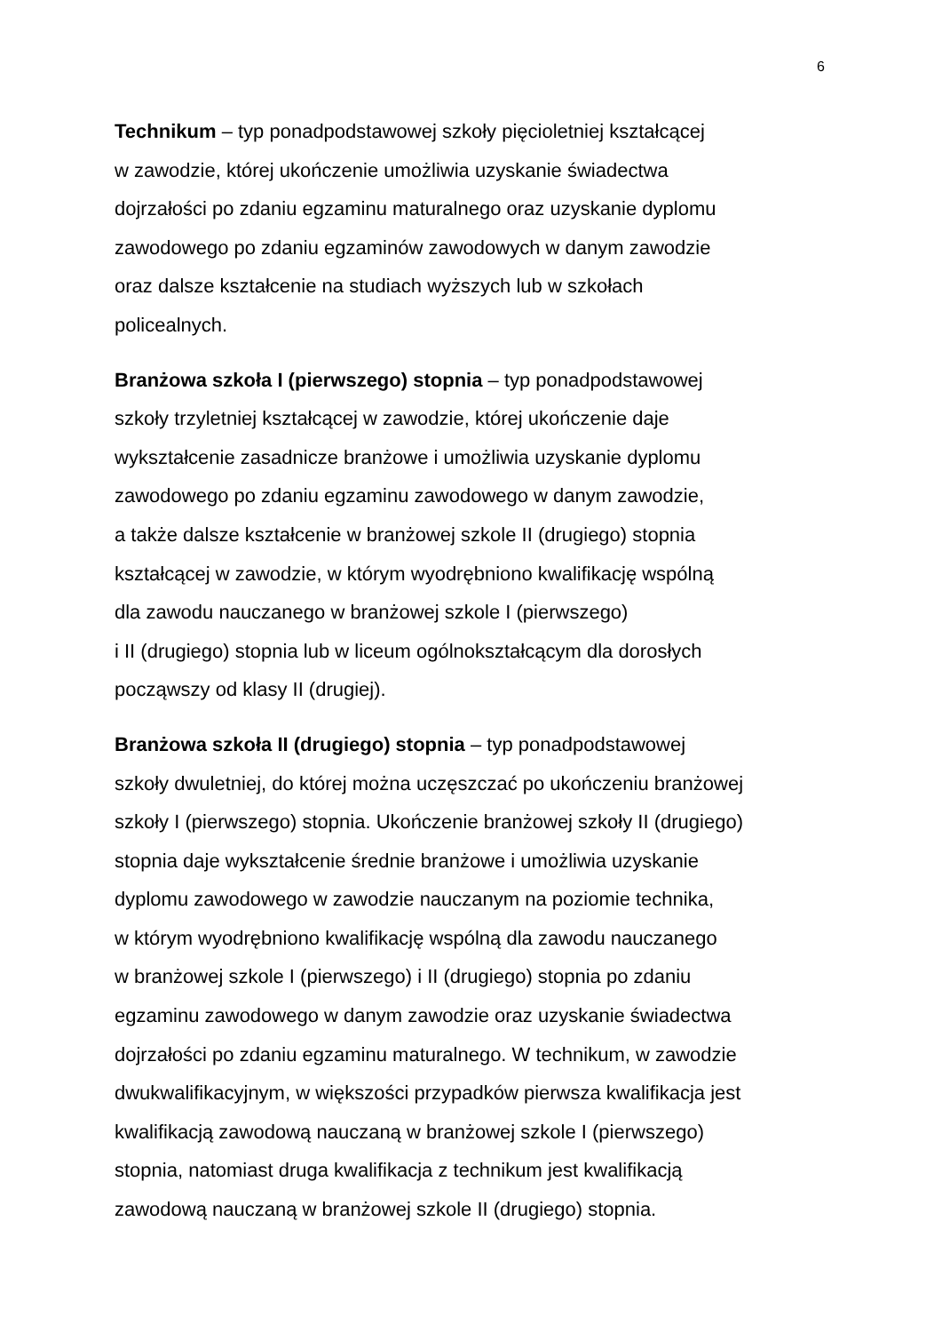6
Technikum – typ ponadpodstawowej szkoły pięcioletniej kształcącej
w zawodzie, której ukończenie umożliwia uzyskanie świadectwa
dojrzałości po zdaniu egzaminu maturalnego oraz uzyskanie dyplomu
zawodowego po zdaniu egzaminów zawodowych w danym zawodzie
oraz dalsze kształcenie na studiach wyższych lub w szkołach
policealnych.
Branżowa szkoła I (pierwszego) stopnia – typ ponadpodstawowej
szkoły trzyletniej kształcącej w zawodzie, której ukończenie daje
wykształcenie zasadnicze branżowe i umożliwia uzyskanie dyplomu
zawodowego po zdaniu egzaminu zawodowego w danym zawodzie,
a także dalsze kształcenie w branżowej szkole II (drugiego) stopnia
kształcącej w zawodzie, w którym wyodrębniono kwalifikację wspólną
dla zawodu nauczanego w branżowej szkole I (pierwszego)
i II (drugiego) stopnia lub w liceum ogólnokształcącym dla dorosłych
począwszy od klasy II (drugiej).
Branżowa szkoła II (drugiego) stopnia – typ ponadpodstawowej
szkoły dwuletniej, do której można uczęszczać po ukończeniu branżowej
szkoły I (pierwszego) stopnia. Ukończenie branżowej szkoły II (drugiego)
stopnia daje wykształcenie średnie branżowe i umożliwia uzyskanie
dyplomu zawodowego w zawodzie nauczanym na poziomie technika,
w którym wyodrębniono kwalifikację wspólną dla zawodu nauczanego
w branżowej szkole I (pierwszego) i II (drugiego) stopnia po zdaniu
egzaminu zawodowego w danym zawodzie oraz uzyskanie świadectwa
dojrzałości po zdaniu egzaminu maturalnego. W technikum, w zawodzie
dwukwalifikacyjnym, w większości przypadków pierwsza kwalifikacja jest
kwalifikacją zawodową nauczaną w branżowej szkole I (pierwszego)
stopnia, natomiast druga kwalifikacja z technikum jest kwalifikacją
zawodową nauczaną w branżowej szkole II (drugiego) stopnia.